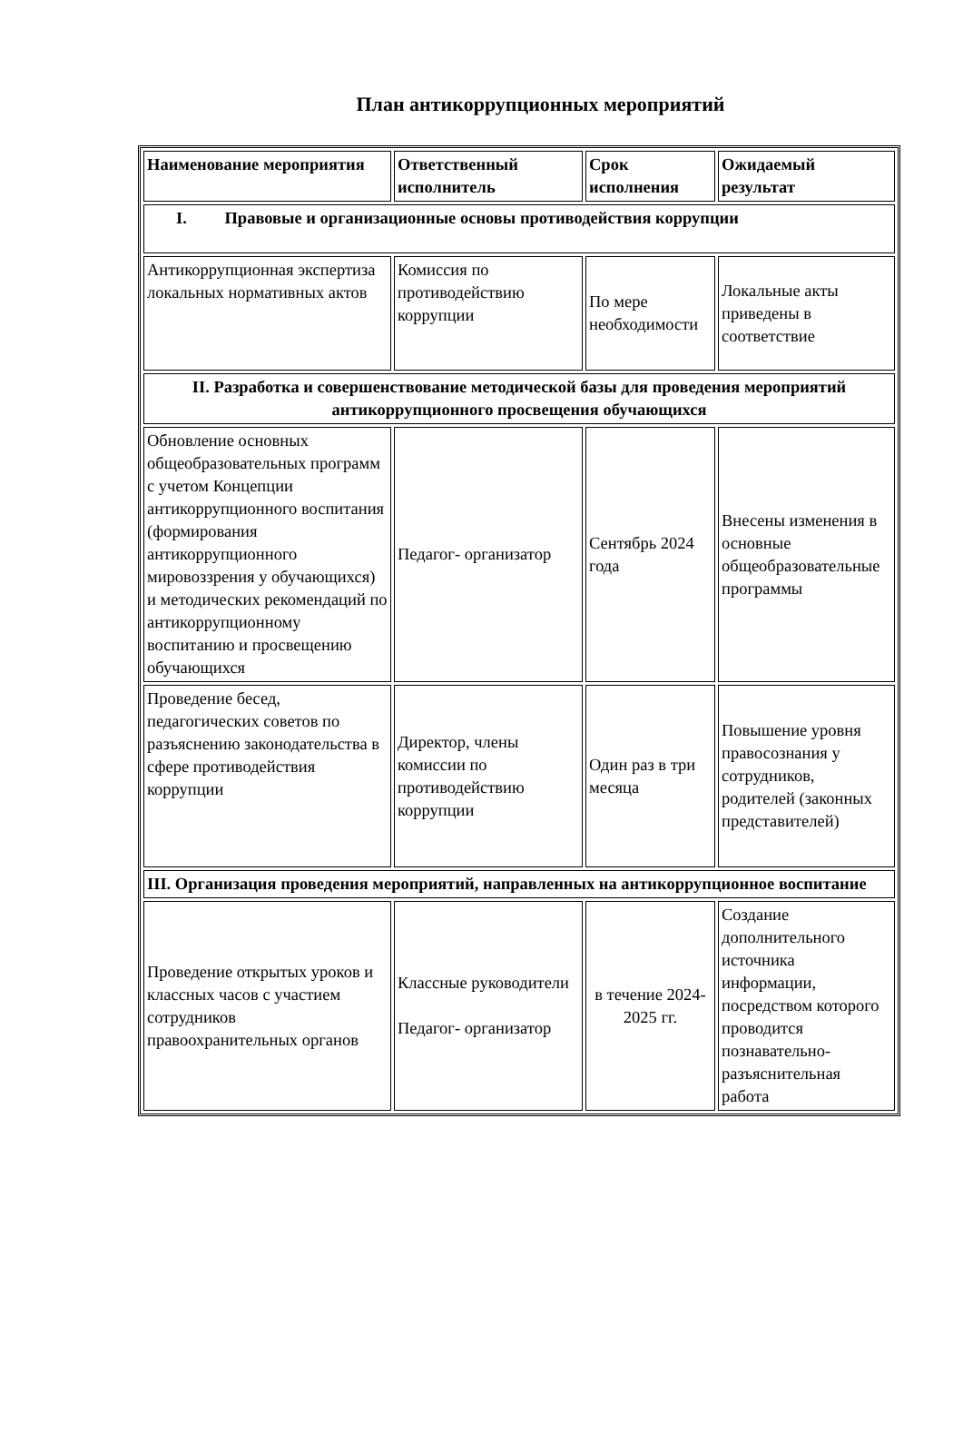План антикоррупционных мероприятий
| Наименование мероприятия | Ответственный исполнитель | Срок исполнения | Ожидаемый результат |
| --- | --- | --- | --- |
| I. Правовые и организационные основы противодействия коррупции | | | |
| Антикоррупционная экспертиза локальных нормативных актов | Комиссия по противодействию коррупции | По мере необходимости | Локальные акты приведены в соответствие |
| II. Разработка и совершенствование методической базы для проведения мероприятий антикоррупционного просвещения обучающихся | | | |
| Обновление основных общеобразовательных программ с учетом Концепции антикоррупционного воспитания (формирования антикоррупционного мировоззрения у обучающихся) и методических рекомендаций по антикоррупционному воспитанию и просвещению обучающихся | Педагог- организатор | Сентябрь 2024 года | Внесены изменения в основные общеобразовательные программы |
| Проведение бесед, педагогических советов по разъяснению законодательства в сфере противодействия коррупции | Директор, члены комиссии по противодействию коррупции | Один раз в три месяца | Повышение уровня правосознания у сотрудников, родителей (законных представителей) |
| III. Организация проведения мероприятий, направленных на антикоррупционное воспитание | | | |
| Проведение открытых уроков и классных часов с участием сотрудников правоохранительных органов | Классные руководители Педагог- организатор | в течение 2024-2025 гг. | Создание дополнительного источника информации, посредством которого проводится познавательно-разъяснительная работа |